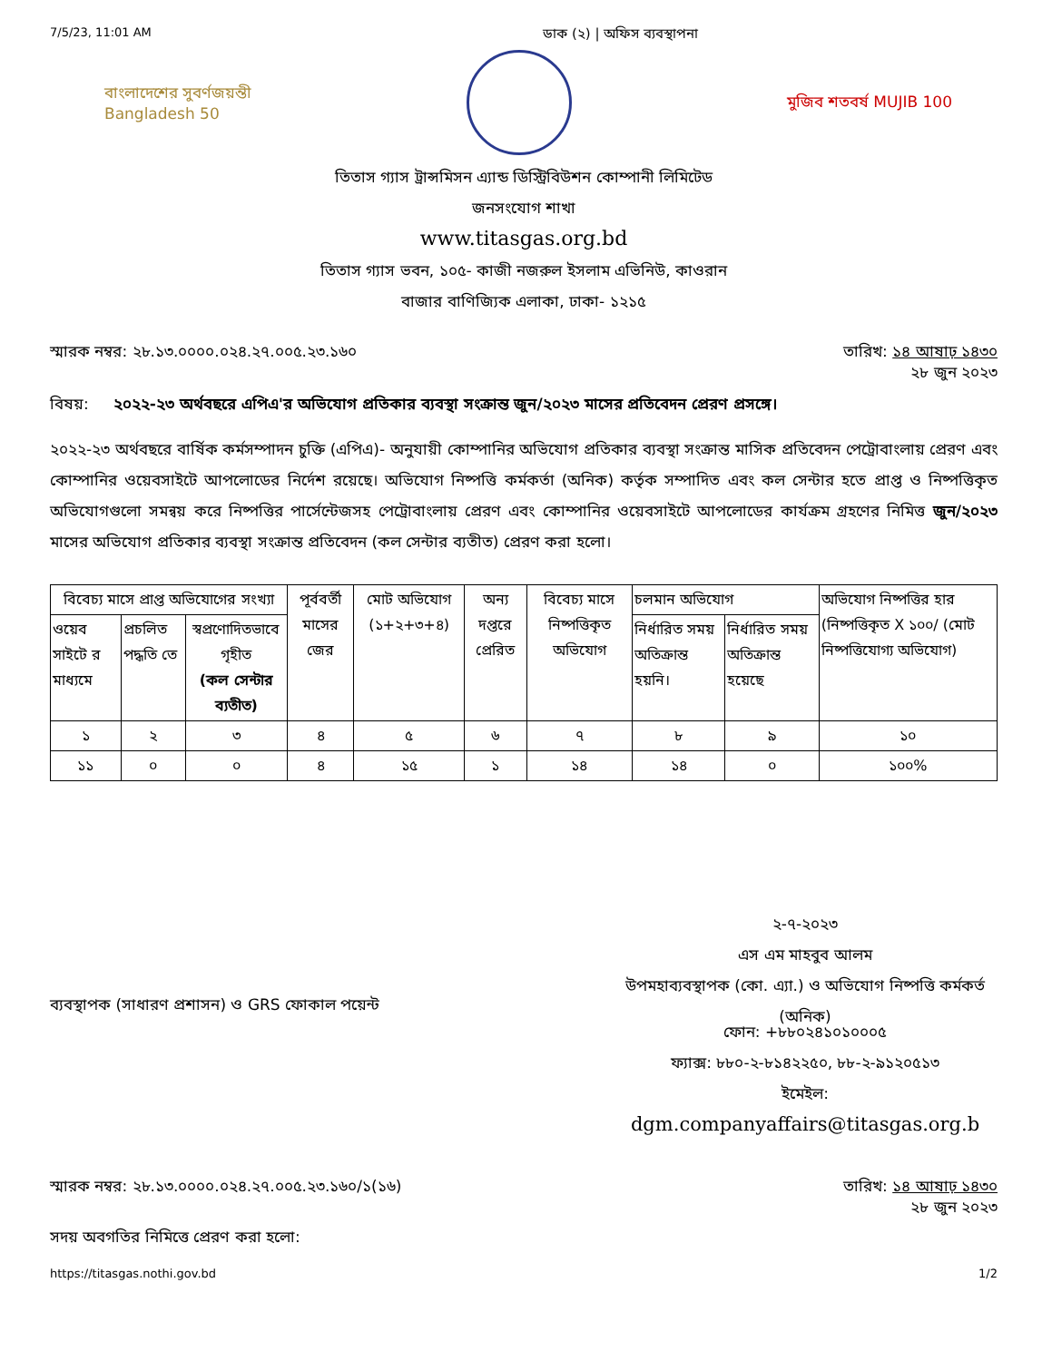7/5/23, 11:01 AM ডাক (২) | অফিস ব্যবস্থাপনা
বাংলাদেশের সুবর্ণজয়ন্তী
Bangladesh 50
মুজিব শতবর্ষ MUJIB 100
তিতাস গ্যাস ট্রান্সমিসন এ্যান্ড ডিস্ট্রিবিউশন কোম্পানী লিমিটেড
জনসংযোগ শাখা
www.titasgas.org.bd
তিতাস গ্যাস ভবন, ১০৫- কাজী নজরুল ইসলাম এভিনিউ, কাওরান
বাজার বাণিজ্যিক এলাকা, ঢাকা- ১২১৫
স্মারক নম্বর: ২৮.১৩.০০০০.০২৪.২৭.০০৫.২৩.১৬০ তারিখ: ১৪ আষাঢ় ১৪৩০
২৮ জুন ২০২৩
বিষয়: ২০২২-২৩ অর্থবছরে এপিএ'র অভিযোগ প্রতিকার ব্যবস্থা সংক্রান্ত জুন/২০২৩ মাসের প্রতিবেদন প্রেরণ প্রসঙ্গে।
২০২২-২৩ অর্থবছরে বার্ষিক কর্মসম্পাদন চুক্তি (এপিএ)- অনুযায়ী কোম্পানির অভিযোগ প্রতিকার ব্যবস্থা সংক্রান্ত মাসিক প্রতিবেদন পেট্রোবাংলায় প্রেরণ এবং কোম্পানির ওয়েবসাইটে আপলোডের নির্দেশ রয়েছে। অভিযোগ নিষ্পত্তি কর্মকর্তা (অনিক) কর্তৃক সম্পাদিত এবং কল সেন্টার হতে প্রাপ্ত ও নিষ্পত্তিকৃত অভিযোগগুলো সমন্বয় করে নিষ্পত্তির পার্সেন্টেজসহ পেট্রোবাংলায় প্রেরণ এবং কোম্পানির ওয়েবসাইটে আপলোডের কার্যক্রম গ্রহণের নিমিত্ত জুন/২০২৩ মাসের অভিযোগ প্রতিকার ব্যবস্থা সংক্রান্ত প্রতিবেদন (কল সেন্টার ব্যতীত) প্রেরণ করা হলো।
| বিবেচ্য মাসে প্রাপ্ত অভিযোগের সংখ্যা | | | পূর্ববর্তী মাসের জের | মোট অভিযোগ (১+২+৩+৪) | অন্য দপ্তরে প্রেরিত | বিবেচ্য মাসে নিষ্পত্তিকৃত অভিযোগ | চলমান অভিযোগ | | অভিযোগ নিষ্পত্তির হার (নিষ্পত্তিকৃত X ১০০/ (মোট নিষ্পত্তিযোগ্য অভিযোগ) |
| --- | --- | --- | --- | --- | --- | --- | --- | --- | --- |
| ওয়েব সাইটে র মাধ্যমে | প্রচলিত পদ্ধতি তে | স্বপ্রণোদিতভাবে গৃহীত (কল সেন্টার ব্যতীত) | | | | | নির্ধারিত সময় অতিক্রান্ত হয়নি। | নির্ধারিত সময় অতিক্রান্ত হয়েছে | |
| ১ | ২ | ৩ | ৪ | ৫ | ৬ | ৭ | ৮ | ৯ | ১০ |
| ১১ | ০ | ০ | ৪ | ১৫ | ১ | ১৪ | ১৪ | ০ | ১০০% |
২-৭-২০২৩
এস এম মাহবুব আলম
উপমহাব্যবস্থাপক (কো. এ্যা.) ও অভিযোগ নিষ্পত্তি কর্মকর্ত
(অনিক)
ব্যবস্থাপক (সাধারণ প্রশাসন) ও GRS ফোকাল পয়েন্ট
ফোন: +৮৮০২৪১০১০০০৫
ফ্যাক্স: ৮৮০-২-৮১৪২২৫০, ৮৮-২-৯১২০৫১৩
ইমেইল:
dgm.companyaffairs@titasgas.org.b
স্মারক নম্বর: ২৮.১৩.০০০০.০২৪.২৭.০০৫.২৩.১৬০/১(১৬) তারিখ: ১৪ আষাঢ় ১৪৩০
২৮ জুন ২০২৩
সদয় অবগতির নিমিত্তে প্রেরণ করা হলো:
https://titasgas.nothi.gov.bd 1/2